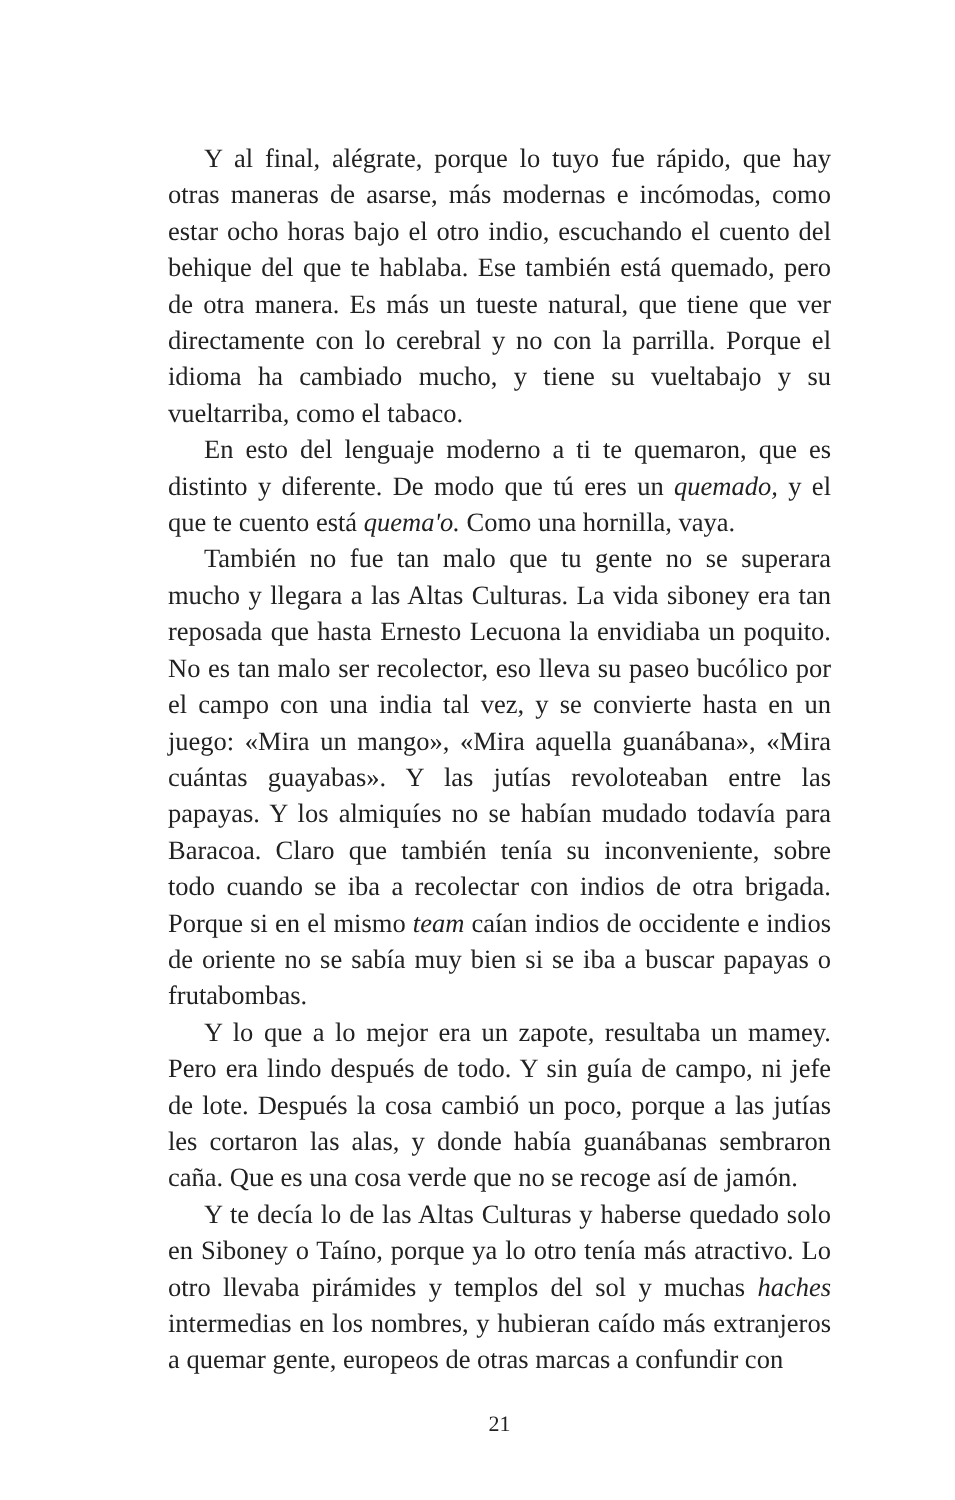Y al final, alégrate, porque lo tuyo fue rápido, que hay otras maneras de asarse, más modernas e incómodas, como estar ocho horas bajo el otro indio, escuchando el cuento del behique del que te hablaba. Ese también está quemado, pero de otra manera. Es más un tueste natural, que tiene que ver directamente con lo cerebral y no con la parrilla. Porque el idioma ha cambiado mucho, y tiene su vueltabajo y su vueltarriba, como el tabaco.
En esto del lenguaje moderno a ti te quemaron, que es distinto y diferente. De modo que tú eres un quemado, y el que te cuento está quema'o. Como una hornilla, vaya.
También no fue tan malo que tu gente no se superara mucho y llegara a las Altas Culturas. La vida siboney era tan reposada que hasta Ernesto Lecuona la envidiaba un poquito. No es tan malo ser recolector, eso lleva su paseo bucólico por el campo con una india tal vez, y se convierte hasta en un juego: «Mira un mango», «Mira aquella guanábana», «Mira cuántas guayabas». Y las jutías revoloteaban entre las papayas. Y los almiquíes no se habían mudado todavía para Baracoa. Claro que también tenía su inconveniente, sobre todo cuando se iba a recolectar con indios de otra brigada. Porque si en el mismo team caían indios de occidente e indios de oriente no se sabía muy bien si se iba a buscar papayas o frutabombas.
Y lo que a lo mejor era un zapote, resultaba un mamey. Pero era lindo después de todo. Y sin guía de campo, ni jefe de lote. Después la cosa cambió un poco, porque a las jutías les cortaron las alas, y donde había guanábanas sembraron caña. Que es una cosa verde que no se recoge así de jamón.
Y te decía lo de las Altas Culturas y haberse quedado solo en Siboney o Taíno, porque ya lo otro tenía más atractivo. Lo otro llevaba pirámides y templos del sol y muchas haches intermedias en los nombres, y hubieran caído más extranjeros a quemar gente, europeos de otras marcas a confundir con
21